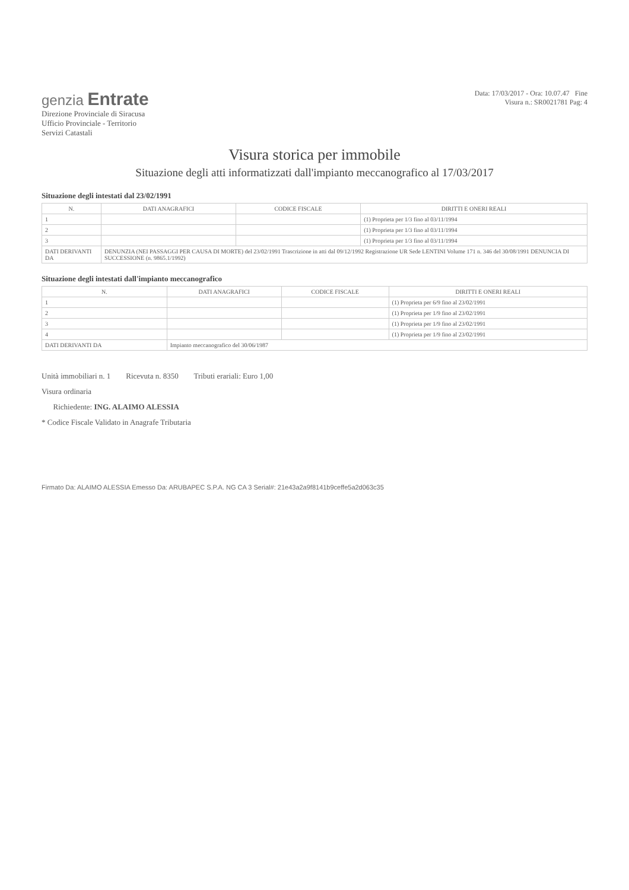genzia Entrate
Direzione Provinciale di Siracusa
Ufficio Provinciale - Territorio
Servizi Catastali
Data: 17/03/2017 - Ora: 10.07.47 Fine
Visura n.: SR0021781 Pag: 4
Visura storica per immobile
Situazione degli atti informatizzati dall'impianto meccanografico al 17/03/2017
Situazione degli intestati dal 23/02/1991
| N. | DATI ANAGRAFICI | CODICE FISCALE | DIRITTI E ONERI REALI |
| --- | --- | --- | --- |
| 1 | | | (1) Proprieta per 1/3 fino al 03/11/1994 |
| 2 | | | (1) Proprieta per 1/3 fino al 03/11/1994 |
| 3 | | | (1) Proprieta per 1/3 fino al 03/11/1994 |
| DATI DERIVANTI DA | DENUNZIA (NEI PASSAGGI PER CAUSA DI MORTE) del 23/02/1991 Trascrizione in atti dal 09/12/1992 Registrazione UR Sede LENTINI Volume 171 n. 346 del 30/08/1991 DENUNCIA DI SUCCESSIONE (n. 9865.1/1992) | | |
Situazione degli intestati dall'impianto meccanografico
| N. | DATI ANAGRAFICI | CODICE FISCALE | DIRITTI E ONERI REALI |
| --- | --- | --- | --- |
| 1 | | | (1) Proprieta per 6/9 fino al 23/02/1991 |
| 2 | | | (1) Proprieta per 1/9 fino al 23/02/1991 |
| 3 | | | (1) Proprieta per 1/9 fino al 23/02/1991 |
| 4 | | | (1) Proprieta per 1/9 fino al 23/02/1991 |
| DATI DERIVANTI DA | Impianto meccanografico del 30/06/1987 | | |
Unità immobiliari n. 1 Ricevuta n. 8350 Tributi erariali: Euro 1,00
Visura ordinaria
Richiedente: ING. ALAIMO ALESSIA
* Codice Fiscale Validato in Anagrafe Tributaria
Firmato Da: ALAIMO ALESSIA Emesso Da: ARUBAPEC S.P.A. NG CA 3 Serial#: 21e43a2a9f8141b9ceffe5a2d063c35